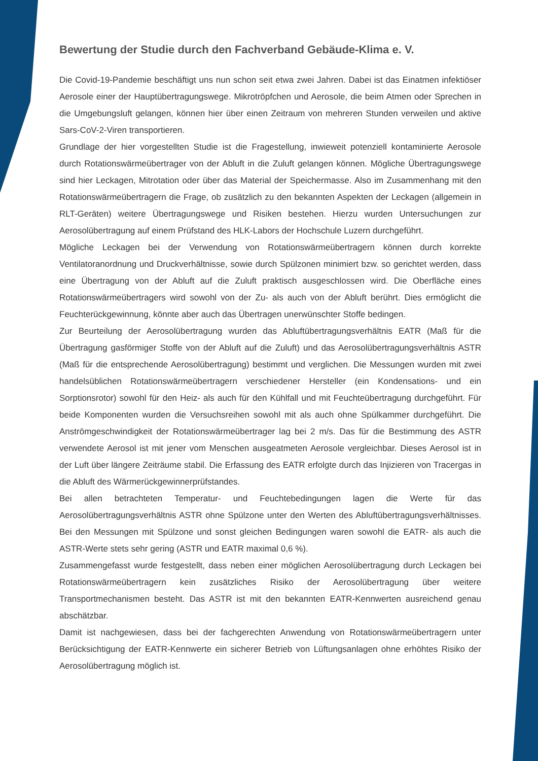Bewertung der Studie durch den Fachverband Gebäude-Klima e. V.
Die Covid-19-Pandemie beschäftigt uns nun schon seit etwa zwei Jahren. Dabei ist das Einatmen infektiöser Aerosole einer der Hauptübertragungswege. Mikrotröpfchen und Aerosole, die beim Atmen oder Sprechen in die Umgebungsluft gelangen, können hier über einen Zeitraum von mehreren Stunden verweilen und aktive Sars-CoV-2-Viren transportieren.
Grundlage der hier vorgestellten Studie ist die Fragestellung, inwieweit potenziell kontaminierte Aerosole durch Rotationswärmeübertrager von der Abluft in die Zuluft gelangen können. Mögliche Übertragungswege sind hier Leckagen, Mitrotation oder über das Material der Speichermasse. Also im Zusammenhang mit den Rotationswärmeübertragern die Frage, ob zusätzlich zu den bekannten Aspekten der Leckagen (allgemein in RLT-Geräten) weitere Übertragungswege und Risiken bestehen. Hierzu wurden Untersuchungen zur Aerosolübertragung auf einem Prüfstand des HLK-Labors der Hochschule Luzern durchgeführt.
Mögliche Leckagen bei der Verwendung von Rotationswärmeübertragern können durch korrekte Ventilatoranordnung und Druckverhältnisse, sowie durch Spülzonen minimiert bzw. so gerichtet werden, dass eine Übertragung von der Abluft auf die Zuluft praktisch ausgeschlossen wird. Die Oberfläche eines Rotationswärmeübertragers wird sowohl von der Zu- als auch von der Abluft berührt. Dies ermöglicht die Feuchterückgewinnung, könnte aber auch das Übertragen unerwünschter Stoffe bedingen.
Zur Beurteilung der Aerosolübertragung wurden das Abluftübertragungsverhältnis EATR (Maß für die Übertragung gasförmiger Stoffe von der Abluft auf die Zuluft) und das Aerosolübertragungsverhältnis ASTR (Maß für die entsprechende Aerosolübertragung) bestimmt und verglichen. Die Messungen wurden mit zwei handelsüblichen Rotationswärmeübertragern verschiedener Hersteller (ein Kondensations- und ein Sorptionsrotor) sowohl für den Heiz- als auch für den Kühlfall und mit Feuchteübertragung durchgeführt. Für beide Komponenten wurden die Versuchsreihen sowohl mit als auch ohne Spülkammer durchgeführt. Die Anströmgeschwindigkeit der Rotationswärmeübertrager lag bei 2 m/s. Das für die Bestimmung des ASTR verwendete Aerosol ist mit jener vom Menschen ausgeatmeten Aerosole vergleichbar. Dieses Aerosol ist in der Luft über längere Zeiträume stabil. Die Erfassung des EATR erfolgte durch das Injizieren von Tracergas in die Abluft des Wärmerückgewinnerprüfstandes.
Bei allen betrachteten Temperatur- und Feuchtebedingungen lagen die Werte für das Aerosolübertragungsverhältnis ASTR ohne Spülzone unter den Werten des Abluftübertragungsverhältnisses. Bei den Messungen mit Spülzone und sonst gleichen Bedingungen waren sowohl die EATR- als auch die ASTR-Werte stets sehr gering (ASTR und EATR maximal 0,6 %).
Zusammengefasst wurde festgestellt, dass neben einer möglichen Aerosolübertragung durch Leckagen bei Rotationswärmeübertragern kein zusätzliches Risiko der Aerosolübertragung über weitere Transportmechanismen besteht. Das ASTR ist mit den bekannten EATR-Kennwerten ausreichend genau abschätzbar.
Damit ist nachgewiesen, dass bei der fachgerechten Anwendung von Rotationswärmeübertragern unter Berücksichtigung der EATR-Kennwerte ein sicherer Betrieb von Lüftungsanlagen ohne erhöhtes Risiko der Aerosolübertragung möglich ist.